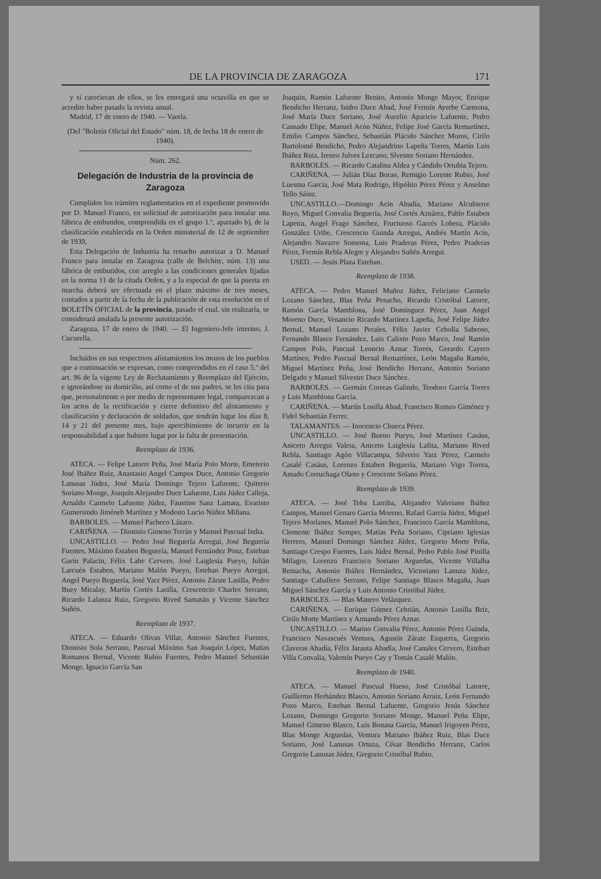DE LA PROVINCIA DE ZARAGOZA 171
y si carecieran de ellos, se les entregará una octavilla en que se acredite haber pasado la revista anual.
Madrid, 17 de enero de 1940. — Varela.
(Del "Boletín Oficial del Estado" núm. 18, de fecha 18 de enero de 1940).
Núm. 262.
Delegación de Industria de la provincia de Zaragoza
Cumplidos los trámites reglamentarios en el expediente promovido por D. Manuel Franco, en solicitud de autorización para instalar una fábrica de embutidos, comprendida en el grupo 1.º, apartado b), de la clasificación establecida en la Orden ministerial de 12 de septiembre de 1939,
Esta Delegación de Industria ha resuelto autorizar a D. Manuel Franco para instalar en Zaragoza (calle de Belchite, núm. 13) una fábrica de embutidos, con arreglo a las condiciones generales fijadas en la norma 11 de la citada Orden, y a la especial de que la puesta en marcha deberá ser efectuada en el plazo máximo de tres meses, contados a partir de la fecha de la publicación de esta resolución en el BOLETÍN OFICIAL de la provincia, pasado el cual, sin realizarla, se considerará anulada la presente autorización.
Zaragoza, 17 de enero de 1940. — El Ingeniero-Jefe interino, J. Cucurella.
Incluídos en sus respectivos alistamientos los mozos de los pueblos que a continuación se expresan, como comprendidos en el caso 5.º del art. 96 de la vigente Ley de Reclutamiento y Reemplazo del Ejército, e ignorándose su domicilio, así como el de sus padres, se les cita para que, personalmente o por medio de representante legal, comparezcan a los actos de la rectificación y cierre definitivo del alistamiento y clasificación y declaración de soldados, que tendrán lugar los días 8, 14 y 21 del presente mes, bajo apercibimiento de incurrir en la responsabilidad a que hubiere lugar por la falta de presentación.
Reemplazo de 1936.
ATECA. — Felipe Latorre Peña, José María Polo Morte, Emeterio José Ibáñez Ruiz, Anastasio Angel Campos Duce, Antonio Gregorio Lanusas Júdez, José María Domingo Tejero Lafuente, Quiterio Soriano Monge, Joaquín Alejandro Duce Lafuente, Luis Júdez Calleja, Arnaldo Carmelo Lafuente Júdez, Faustino Sanz Lamata, Evaristo Gumersindo Jiméneb Martínez y Modesto Lucio Núñez Miñana.
BARBOLES. — Manuel Pacheco Lázaro.
CARIÑENA. — Dionisio Gimeno Terrán y Manuel Pascual India.
UNCASTILLO. — Pedro José Beguería Arregui, José Beguería Fuentes, Máximo Estaben Beguería, Manuel Fernández Ponz, Esteban Garín Palacín, Félix Labe Cervero, José Laiglesia Pueyo, Julián Larcuén Estaben, Mariano Malón Pueyo, Esteban Pueyo Arregui, Angel Pueyo Beguería, José Yarz Pérez, Antonio Zárate Lasilla, Pedro Buey Micalay, Martín Cortés Lasilla, Crescencio Charles Serrano, Ricardo Lalanza Ruiz, Gregorio Rived Samatán y Vicente Sánchez Suñén.
Reemplazo de 1937.
ATECA. — Eduardo Olivas Villar, Antonio Sánchez Fuentes, Dionisio Sola Serrano, Pascual Máximo San Joaquín López, Matías Romanos Bernal, Vicente Rubio Fuentes, Pedro Manuel Sebastián Monge, Ignacio García San
Joaquín, Ramón Lafuente Benito, Antonio Monge Mayor, Enrique Bendicho Herranz, Isidro Duce Abad, José Fermín Ayerbe Carmona, José María Duce Soriano, José Aurelio Aparicio Lafuente, Pedro Cansado Elipe, Manuel Acón Núñez, Felipe José García Remartínez, Emilio Campos Sánchez, Sebastián Plácido Sánchez Moros, Cirilo Bartolomé Bendicho, Pedro Alejandrino Lapeña Torres, Martín Luis Ibáñez Ruiz, Ireneo Julves Lezcano, Slvestre Soriano Hernández.
BARBOLES. — Ricardo Catalina Aldea y Cándido Ortubia Tejero.
CARIÑENA. — Julián Díaz Borao, Remigio Lorente Rubio, José Luesma García, José Mata Rodrigo, Hipólito Pérez Pérez y Anselmo Tello Sáinz.
UNCASTILLO.—Domingo Acín Abadía, Mariano Alcubierre Royo, Miguel Convalia Beguería, José Cortés Aznárez, Pablo Estaben Lapetra, Angel Frago Sánchez, Fructuoso Garcés Lobera, Plácido González Uribe, Crescencio Guinda Arregui, Andrés Martín Acín, Alejandro Navarro Sonsona, Luis Praderas Pérez, Pedro Praderas Pérez, Fermín Rebla Alegre y Alejandro Suñén Arregui.
USED. — Jesús Plaza Esteban.
Reemplazo de 1938.
ATECA. — Pedro Manuel Muñoz Júdez, Feliciano Carmelo Lozano Sánchez, Blas Peña Penacho, Ricardo Cristóbal Latorre, Ramón García Mamblona, José Domínguez Pérez, Juan Angel Moreno Duce, Venancio Ricardo Martínez Lapeña, José Felipe Júdez Bernal, Manuel Lozano Perales, Félix Javier Cebolla Sabroso, Fernando Blasco Fernández, Luis Calixto Pozo Marco, José Ramón Campos Polo, Pascual Leoncio Aznar Torres, Gerardo Cayero Martínez, Pedro Pascual Bernal Remartínez, León Magaña Ramón, Miguel Martínez Peña, José Bendicho Herranz, Antonio Soriano Delgado y Manuel Silvestre Duce Sánchez.
BARBOLES. — Germán Correas Galindo, Teodoro García Torres y Luis Mamblona García.
CARIÑENA. — Martín Losilla Abad, Francisco Romeo Giménez y Fidel Sebastián Ferrer.
TALAMANTES. — Inocencio Chueca Pérez.
UNCASTILLO. — José Bueno Pueyo, José Martínez Casáus, Aniceto Arregui Valeta, Aniceto Laiglesia Lafita, Mariano Rived Rebla, Santiago Agón Villacampa, Silverio Yarz Pérez, Carmelo Casalé Casáus, Lorenzo Estaben Beguería, Mariano Vigo Torrea, Amado Corruchaga Olano y Crescente Solano Pérez.
Reemplazo de 1939.
ATECA. — José Teba Larriba, Alejandro Valeriano Ibáñez Campos, Manuel Genaro García Moreno, Rafael García Júdez, Miguel Tejero Morlanes, Manuel Polo Sánchez, Francisco García Mamblona, Clemente Ibáñez Semper, Matías Peña Soriano, Cipriano Iglesias Herrero, Manuel Domingo Sánchez Júdez, Gregorio Morte Peña, Santiago Crespo Fuentes, Luis Júdez Bernal, Pedro Pablo José Pinilla Milagro, Lorenzo Francisco Soriano Arguedas, Vicente Villalba Remacha, Antonio Ibáñez Hernández, Victoriano Lanuza Júdez, Santiago Caballero Serrano, Felipe Santiago Blasco Magaña, Juan Miguel Sánchez García y Luis Antonio Cristóbal Júdez.
BARBOLES. — Blas Manero Velázquez.
CARIÑENA. — Enrique Gómez Cebrián, Antonio Lusilla Briz, Cirilo Morte Martínez y Armando Pérez Aznar.
UNCASTILLO. — Marino Convalia Pérez, Antonio Pérez Guinda, Francisco Navascués Ventura, Agustín Zárate Ezquerra, Gregorio Claveras Abadía, Félix Jarauta Abadía, José Canales Cervero, Esteban Villa Convalia, Valentín Pueyo Cay y Tomás Casalé Malón.
Reemplazo de 1940.
ATECA. — Manuel Pascual Hueso, José Cristóbal Latorre, Guillermo Herhández Blasco, Antonio Soriano Arruiz, León Fernando Pozo Marco, Esteban Bernal Lafuente, Gregorio Jesús Sánchez Lozano, Domingo Gregorio Soriano Monge, Manuel Peña Elipe, Manuel Gimeno Blasco, Luis Bonasa García, Manuel Irigoyen Pérez, Blas Monge Arguedas, Ventura Mariano Ibáñez Ruiz, Blas Duce Soriano, José Lanusas Ortuza, César Bendicho Herranz, Carlos Gregorio Lanusas Júdez, Gregorio Cristóbal Rubio,